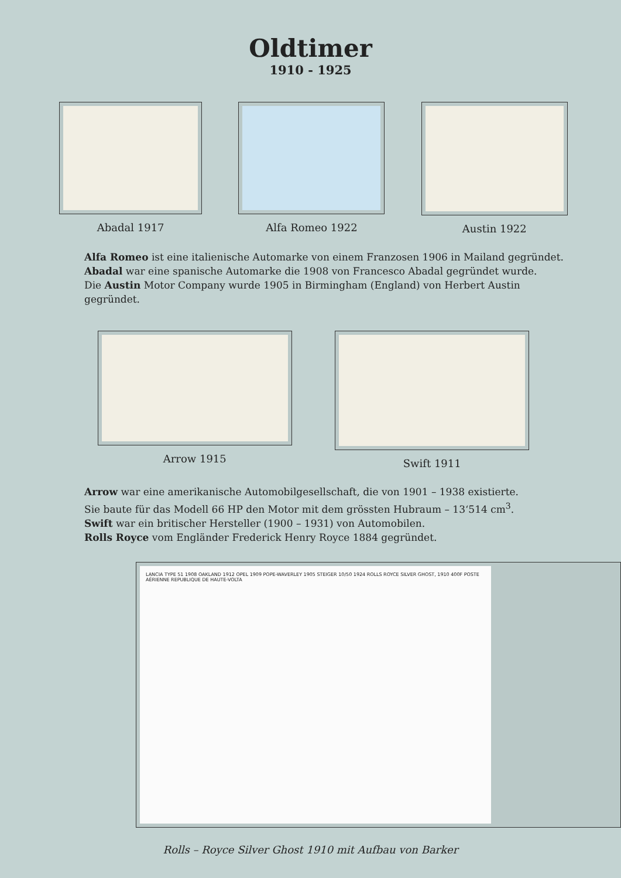Oldtimer
1910 - 1925
Abadal 1917 Alfa Romeo 1922 Austin 1922
Alfa Romeo ist eine italienische Automarke von einem Franzosen 1906 in Mailand gegründet.
Abadal war eine spanische Automarke die 1908 von Francesco Abadal gegründet wurde.
Die Austin Motor Company wurde 1905 in Birmingham (England) von Herbert Austin gegründet.
Arrow 1915 Swift 1911
Arrow war eine amerikanische Automobilgesellschaft, die von 1901 – 1938 existierte.
Sie baute für das Modell 66 HP den Motor mit dem grössten Hubraum – 13‘514 cm<sup>3</sup>.
Swift war ein britischer Hersteller (1900 – 1931) von Automobilen.
Rolls Royce vom Engländer Frederick Henry Royce 1884 gegründet.
LANCIA TYPE 51 1908 OAKLAND 1912 OPEL 1909 POPE-WAVERLEY 1905 STEIGER 10/50 1924 ROLLS ROYCE SILVER GHOST, 1910 400F POSTE AÉRIENNE REPUBLIQUE DE HAUTE-VOLTA
Rolls – Royce Silver Ghost 1910 mit Aufbau von Barker